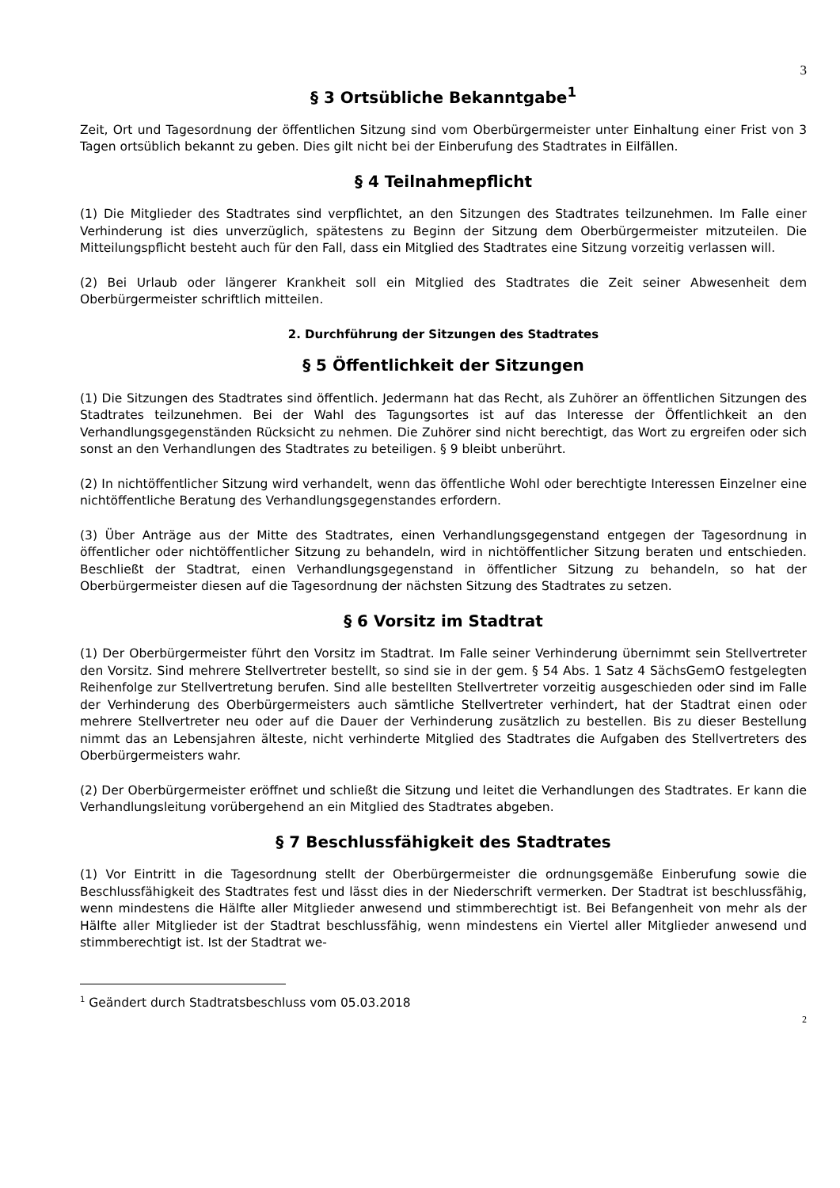3
§ 3 Ortsübliche Bekanntgabe<sup>1</sup>
Zeit, Ort und Tagesordnung der öffentlichen Sitzung sind vom Oberbürgermeister unter Einhaltung einer Frist von 3 Tagen ortsüblich bekannt zu geben. Dies gilt nicht bei der Einberufung des Stadtrates in Eilfällen.
§ 4 Teilnahmepflicht
(1) Die Mitglieder des Stadtrates sind verpflichtet, an den Sitzungen des Stadtrates teilzunehmen. Im Falle einer Verhinderung ist dies unverzüglich, spätestens zu Beginn der Sitzung dem Oberbürgermeister mitzuteilen. Die Mitteilungspflicht besteht auch für den Fall, dass ein Mitglied des Stadtrates eine Sitzung vorzeitig verlassen will.
(2) Bei Urlaub oder längerer Krankheit soll ein Mitglied des Stadtrates die Zeit seiner Abwesenheit dem Oberbürgermeister schriftlich mitteilen.
2. Durchführung der Sitzungen des Stadtrates
§ 5 Öffentlichkeit der Sitzungen
(1) Die Sitzungen des Stadtrates sind öffentlich. Jedermann hat das Recht, als Zuhörer an öffentlichen Sitzungen des Stadtrates teilzunehmen. Bei der Wahl des Tagungsortes ist auf das Interesse der Öffentlichkeit an den Verhandlungsgegenständen Rücksicht zu nehmen. Die Zuhörer sind nicht berechtigt, das Wort zu ergreifen oder sich sonst an den Verhandlungen des Stadtrates zu beteiligen. § 9 bleibt unberührt.
(2) In nichtöffentlicher Sitzung wird verhandelt, wenn das öffentliche Wohl oder berechtigte Interessen Einzelner eine nichtöffentliche Beratung des Verhandlungsgegenstandes erfordern.
(3) Über Anträge aus der Mitte des Stadtrates, einen Verhandlungsgegenstand entgegen der Tagesordnung in öffentlicher oder nichtöffentlicher Sitzung zu behandeln, wird in nichtöffentlicher Sitzung beraten und entschieden. Beschließt der Stadtrat, einen Verhandlungsgegenstand in öffentlicher Sitzung zu behandeln, so hat der Oberbürgermeister diesen auf die Tagesordnung der nächsten Sitzung des Stadtrates zu setzen.
§ 6 Vorsitz im Stadtrat
(1) Der Oberbürgermeister führt den Vorsitz im Stadtrat. Im Falle seiner Verhinderung übernimmt sein Stellvertreter den Vorsitz. Sind mehrere Stellvertreter bestellt, so sind sie in der gem. § 54 Abs. 1 Satz 4 SächsGemO festgelegten Reihenfolge zur Stellvertretung berufen. Sind alle bestellten Stellvertreter vorzeitig ausgeschieden oder sind im Falle der Verhinderung des Oberbürgermeisters auch sämtliche Stellvertreter verhindert, hat der Stadtrat einen oder mehrere Stellvertreter neu oder auf die Dauer der Verhinderung zusätzlich zu bestellen. Bis zu dieser Bestellung nimmt das an Lebensjahren älteste, nicht verhinderte Mitglied des Stadtrates die Aufgaben des Stellvertreters des Oberbürgermeisters wahr.
(2) Der Oberbürgermeister eröffnet und schließt die Sitzung und leitet die Verhandlungen des Stadtrates. Er kann die Verhandlungsleitung vorübergehend an ein Mitglied des Stadtrates abgeben.
§ 7 Beschlussfähigkeit des Stadtrates
(1) Vor Eintritt in die Tagesordnung stellt der Oberbürgermeister die ordnungsgemäße Einberufung sowie die Beschlussfähigkeit des Stadtrates fest und lässt dies in der Niederschrift vermerken. Der Stadtrat ist beschlussfähig, wenn mindestens die Hälfte aller Mitglieder anwesend und stimmberechtigt ist. Bei Befangenheit von mehr als der Hälfte aller Mitglieder ist der Stadtrat beschlussfähig, wenn mindestens ein Viertel aller Mitglieder anwesend und stimmberechtigt ist. Ist der Stadtrat we-
<sup>1</sup> Geändert durch Stadtratsbeschluss vom 05.03.2018
2